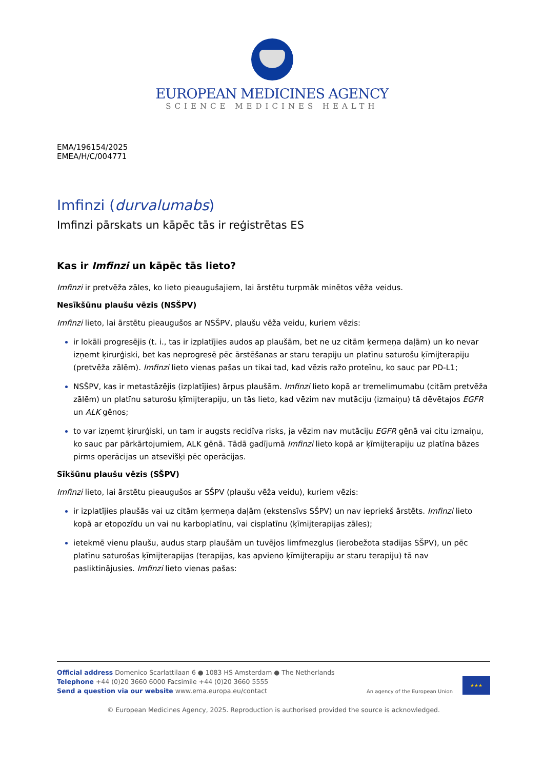EUROPEAN MEDICINES AGENCY
SCIENCE MEDICINES HEALTH
EMA/196154/2025
EMEA/H/C/004771
Imfinzi (durvalumabs)
Imfinzi pārskats un kāpēc tās ir reģistrētas ES
Kas ir Imfinzi un kāpēc tās lieto?
Imfinzi ir pretvēža zāles, ko lieto pieaugušajiem, lai ārstētu turpmāk minētos vēža veidus.
Nesīkšūnu plaušu vēzis (NSŠPV)
Imfinzi lieto, lai ārstētu pieaugušos ar NSŠPV, plaušu vēža veidu, kuriem vēzis:
ir lokāli progresējis (t. i., tas ir izplatījies audos ap plaušām, bet ne uz citām ķermeņa daļām) un ko nevar izņemt ķirurģiski, bet kas neprogresē pēc ārstēšanas ar staru terapiju un platīnu saturošu ķīmijterapiju (pretvēža zālēm). Imfinzi lieto vienas pašas un tikai tad, kad vēzis ražo proteīnu, ko sauc par PD-L1;
NSŠPV, kas ir metastāzējis (izplatījies) ārpus plaušām. Imfinzi lieto kopā ar tremelimumabu (citām pretvēža zālēm) un platīnu saturošu ķīmijterapiju, un tās lieto, kad vēzim nav mutāciju (izmaiņu) tā dēvētajos EGFR un ALK gēnos;
to var izņemt ķirurģiski, un tam ir augsts recidīva risks, ja vēzim nav mutāciju EGFR gēnā vai citu izmaiņu, ko sauc par pārkārtojumiem, ALK gēnā. Tādā gadījumā Imfinzi lieto kopā ar ķīmijterapiju uz platīna bāzes pirms operācijas un atsevišķi pēc operācijas.
Sīkšūnu plaušu vēzis (SŠPV)
Imfinzi lieto, lai ārstētu pieaugušos ar SŠPV (plaušu vēža veidu), kuriem vēzis:
ir izplatījies plaušās vai uz citām ķermeņa daļām (ekstensīvs SŠPV) un nav iepriekš ārstēts. Imfinzi lieto kopā ar etopozīdu un vai nu karboplatīnu, vai cisplatīnu (ķīmijterapijas zāles);
ietekmē vienu plaušu, audus starp plaušām un tuvējos limfmezglus (ierobežota stadijas SŠPV), un pēc platīnu saturošas ķīmijterapijas (terapijas, kas apvieno ķīmijterapiju ar staru terapiju) tā nav pasliktinājusies. Imfinzi lieto vienas pašas:
Official address Domenico Scarlattilaan 6 ● 1083 HS Amsterdam ● The Netherlands
Telephone +44 (0)20 3660 6000 Facsimile +44 (0)20 3660 5555
Send a question via our website www.ema.europa.eu/contact An agency of the European Union
★★★
© European Medicines Agency, 2025. Reproduction is authorised provided the source is acknowledged.